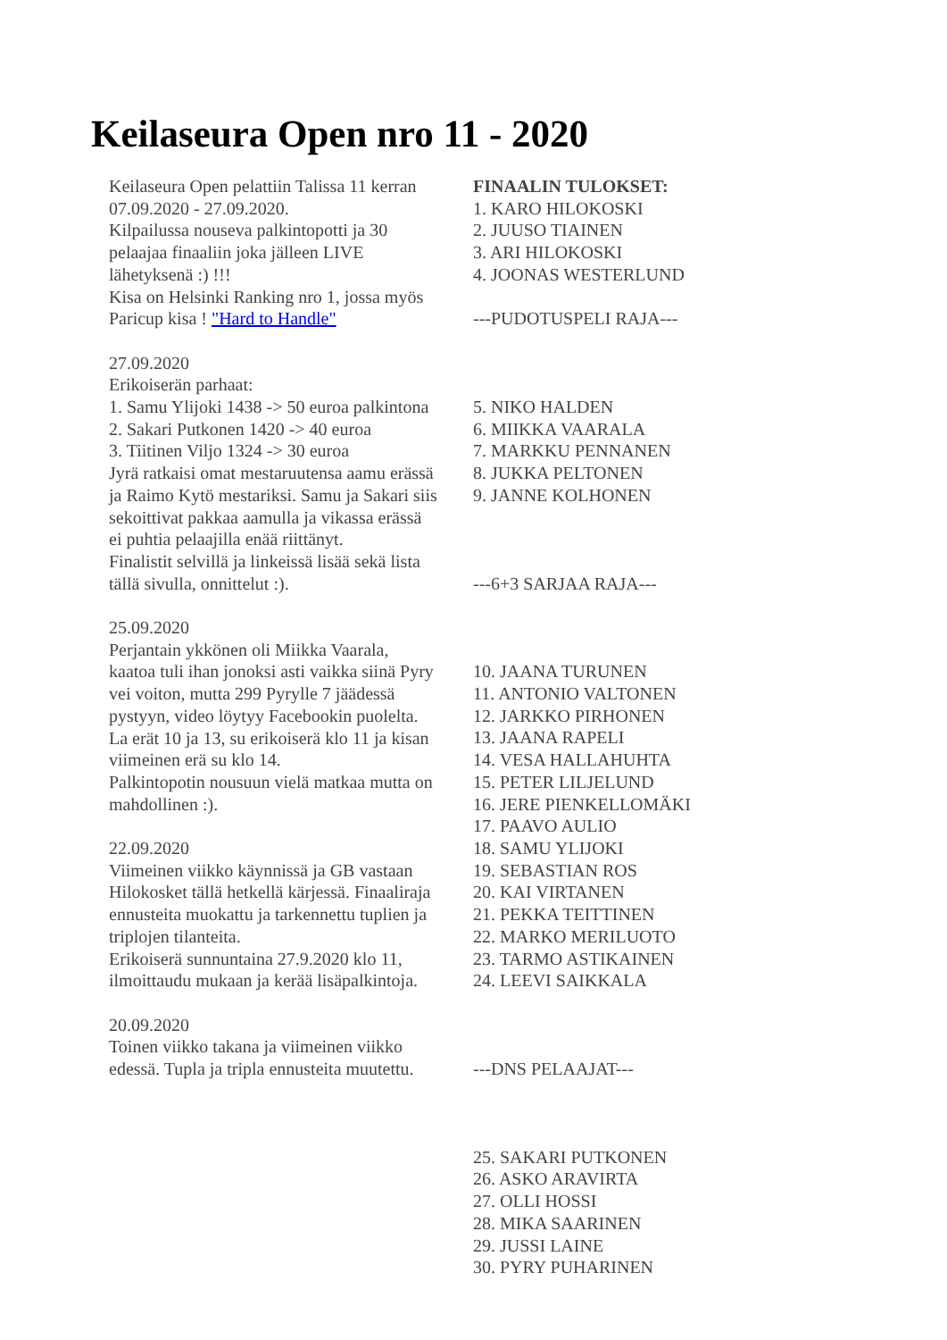Keilaseura Open nro 11 - 2020
Keilaseura Open pelattiin Talissa 11 kerran 07.09.2020 - 27.09.2020.
Kilpailussa nouseva palkintopotti ja 30 pelaajaa finaaliin joka jälleen LIVE lähetyksenä :) !!!
Kisa on Helsinki Ranking nro 1, jossa myös Paricup kisa ! "Hard to Handle"
27.09.2020
Erikoiserän parhaat:
1. Samu Ylijoki 1438 -> 50 euroa palkintona
2. Sakari Putkonen 1420 -> 40 euroa
3. Tiitinen Viljo 1324 -> 30 euroa
Jyrä ratkaisi omat mestaruutensa aamu erässä ja Raimo Kytö mestariksi. Samu ja Sakari siis sekoittivat pakkaa aamulla ja vikassa erässä ei puhtia pelaajilla enää riittänyt.
Finalistit selvillä ja linkeissä lisää sekä lista tällä sivulla, onnittelut :).
25.09.2020
Perjantain ykkönen oli Miikka Vaarala, kaatoa tuli ihan jonoksi asti vaikka siinä Pyry vei voiton, mutta 299 Pyrylle 7 jäädessä pystyyn, video löytyy Facebookin puolelta.
La erät 10 ja 13, su erikoiserä klo 11 ja kisan viimeinen erä su klo 14.
Palkintopotin nousuun vielä matkaa mutta on mahdollinen :).
22.09.2020
Viimeinen viikko käynnissä ja GB vastaan Hilokosket tällä hetkellä kärjessä. Finaaliraja ennusteita muokattu ja tarkennettu tuplien ja triplojen tilanteita.
Erikoiserä sunnuntaina 27.9.2020 klo 11, ilmoittaudu mukaan ja kerää lisäpalkintoja.
20.09.2020
Toinen viikko takana ja viimeinen viikko edessä. Tupla ja tripla ennusteita muutettu.
FINAALIN TULOKSET:
1. KARO HILOKOSKI
2. JUUSO TIAINEN
3. ARI HILOKOSKI
4. JOONAS WESTERLUND
---PUDOTUSPELI RAJA---
5. NIKO HALDEN
6. MIIKKA VAARALA
7. MARKKU PENNANEN
8. JUKKA PELTONEN
9. JANNE KOLHONEN
---6+3 SARJAA RAJA---
10. JAANA TURUNEN
11. ANTONIO VALTONEN
12. JARKKO PIRHONEN
13. JAANA RAPELI
14. VESA HALLAHUHTA
15. PETER LILJELUND
16. JERE PIENKELLOMÄKI
17. PAAVO AULIO
18. SAMU YLIJOKI
19. SEBASTIAN ROS
20. KAI VIRTANEN
21. PEKKA TEITTINEN
22. MARKO MERILUOTO
23. TARMO ASTIKAINEN
24. LEEVI SAIKKALA
---DNS PELAAJAT---
25. SAKARI PUTKONEN
26. ASKO ARAVIRTA
27. OLLI HOSSI
28. MIKA SAARINEN
29. JUSSI LAINE
30. PYRY PUHARINEN